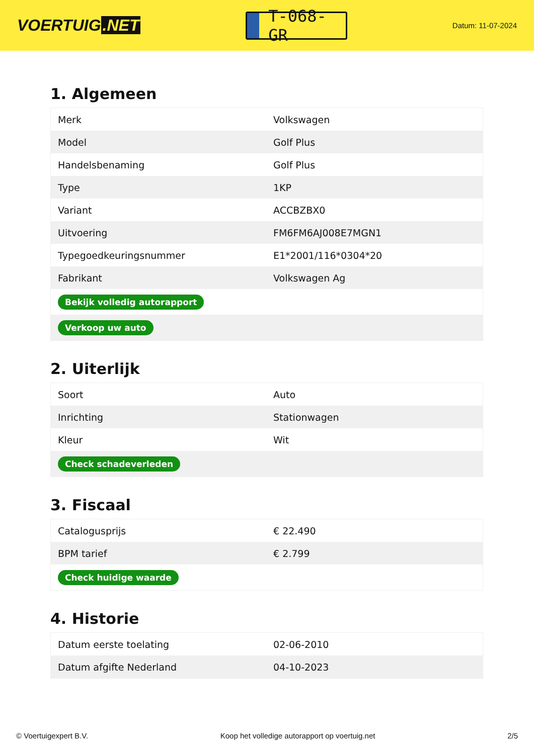VOERTUIG.NET
T-068-GR
Datum: 11-07-2024
1. Algemeen
| Merk | Volkswagen |
| Model | Golf Plus |
| Handelsbenaming | Golf Plus |
| Type | 1KP |
| Variant | ACCBZBX0 |
| Uitvoering | FM6FM6AJ008E7MGN1 |
| Typegoedkeuringsnummer | E1*2001/116*0304*20 |
| Fabrikant | Volkswagen Ag |
| Bekijk volledig autorapport | |
| Verkoop uw auto | |
2. Uiterlijk
| Soort | Auto |
| Inrichting | Stationwagen |
| Kleur | Wit |
| Check schadeverleden | |
3. Fiscaal
| Catalogusprijs | € 22.490 |
| BPM tarief | € 2.799 |
| Check huidige waarde | |
4. Historie
| Datum eerste toelating | 02-06-2010 |
| Datum afgifte Nederland | 04-10-2023 |
© Voertuigexpert B.V. Koop het volledige autorapport op voertuig.net 2/5